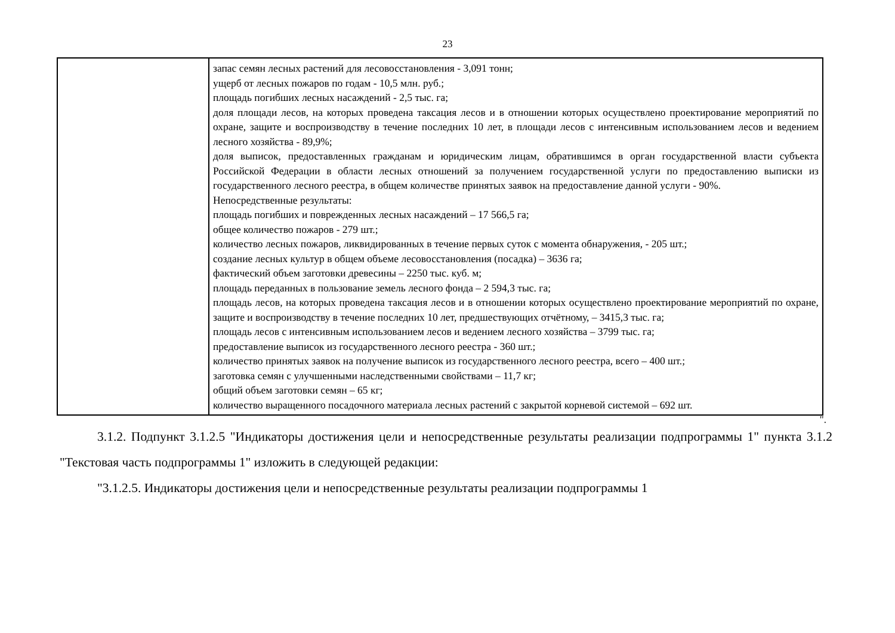23
| | запас семян лесных растений для лесовосстановления - 3,091 тонн; ущерб от лесных пожаров по годам - 10,5 млн. руб.; площадь погибших лесных насаждений - 2,5 тыс. га; доля площади лесов, на которых проведена таксация лесов и в отношении которых осуществлено проектирование мероприятий по охране, защите и воспроизводству в течение последних 10 лет, в площади лесов с интенсивным использованием лесов и ведением лесного хозяйства - 89,9%; доля выписок, предоставленных гражданам и юридическим лицам, обратившимся в орган государственной власти субъекта Российской Федерации в области лесных отношений за получением государственной услуги по предоставлению выписки из государственного лесного реестра, в общем количестве принятых заявок на предоставление данной услуги - 90%. Непосредственные результаты: площадь погибших и поврежденных лесных насаждений – 17 566,5 га; общее количество пожаров - 279 шт.; количество лесных пожаров, ликвидированных в течение первых суток с момента обнаружения, - 205 шт.; создание лесных культур в общем объеме лесовосстановления (посадка) – 3636 га; фактический объем заготовки древесины – 2250 тыс. куб. м; площадь переданных в пользование земель лесного фонда – 2 594,3 тыс. га; площадь лесов, на которых проведена таксация лесов и в отношении которых осуществлено проектирование мероприятий по охране, защите и воспроизводству в течение последних 10 лет, предшествующих отчётному, – 3415,3 тыс. га; площадь лесов с интенсивным использованием лесов и ведением лесного хозяйства – 3799 тыс. га; предоставление выписок из государственного лесного реестра - 360 шт.; количество принятых заявок на получение выписок из государственного лесного реестра, всего – 400 шт.; заготовка семян с улучшенными наследственными свойствами – 11,7 кг; общий объем заготовки семян – 65 кг; количество выращенного посадочного материала лесных растений с закрытой корневой системой – 692 шт. |
".
3.1.2. Подпункт 3.1.2.5 "Индикаторы достижения цели и непосредственные результаты реализации подпрограммы 1" пункта 3.1.2 "Текстовая часть подпрограммы 1" изложить в следующей редакции:
"3.1.2.5. Индикаторы достижения цели и непосредственные результаты реализации подпрограммы 1